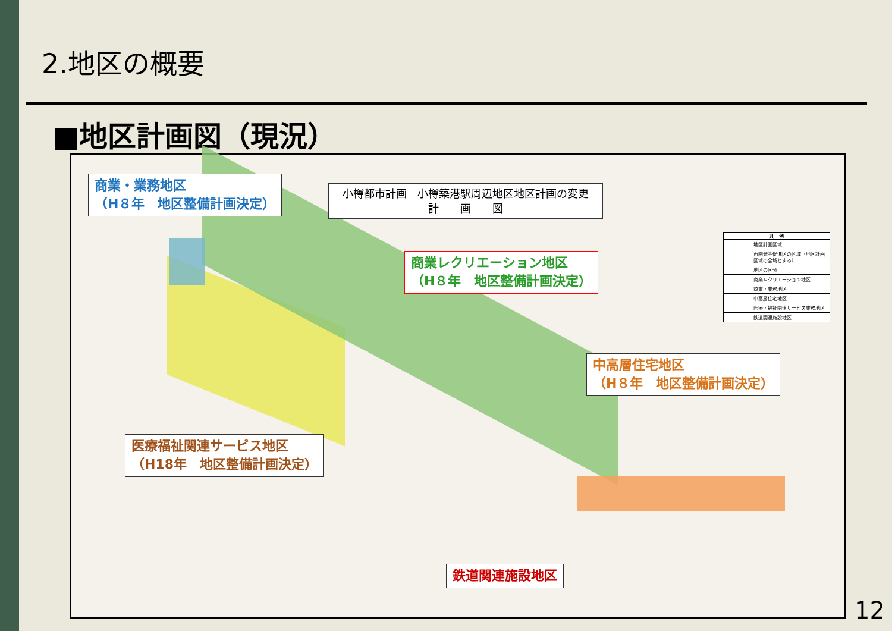2.地区の概要
■地区計画図（現況）
商業・業務地区
（H８年　地区整備計画決定）
小樽都市計画　小樽築港駅周辺地区地区計画の変更
計　　画　　図
商業レクリエーション地区
（H８年　地区整備計画決定）
凡　例
地区計画区域
再開発等促進区の区域（地区計画区域の全域とする）
地区の区分
商業レクリエーション地区
商業・業務地区
中高層住宅地区
医療・福祉関連サービス業務地区
鉄道関連施設地区
中高層住宅地区
（H８年　地区整備計画決定）
医療福祉関連サービス地区
（H18年　地区整備計画決定）
鉄道関連施設地区
12